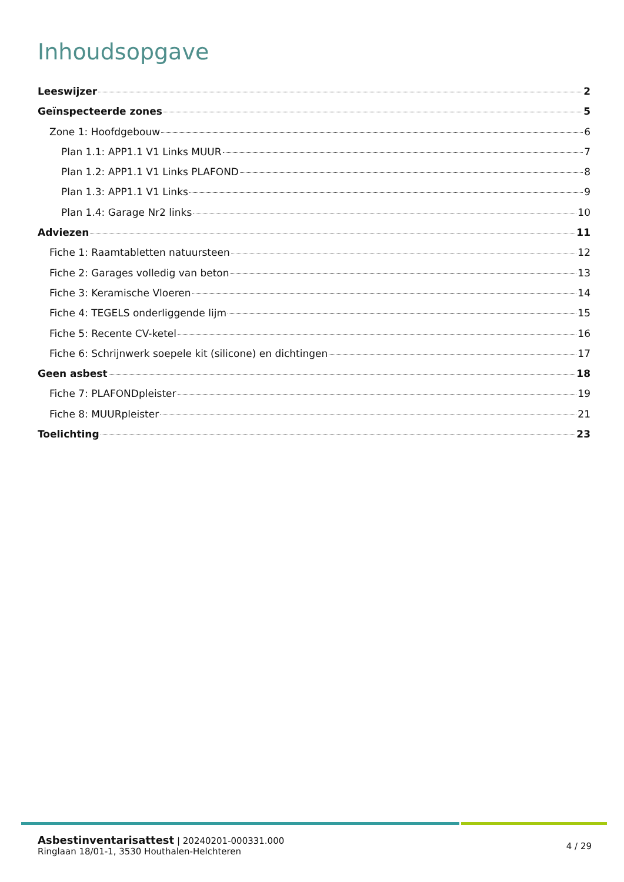Inhoudsopgave
Leeswijzer 2
Geïnspecteerde zones 5
Zone 1: Hoofdgebouw 6
Plan 1.1: APP1.1 V1 Links MUUR 7
Plan 1.2: APP1.1 V1 Links PLAFOND 8
Plan 1.3: APP1.1 V1 Links 9
Plan 1.4: Garage Nr2 links 10
Adviezen 11
Fiche 1: Raamtabletten natuursteen 12
Fiche 2: Garages volledig van beton 13
Fiche 3: Keramische Vloeren 14
Fiche 4: TEGELS onderliggende lijm 15
Fiche 5: Recente CV-ketel 16
Fiche 6: Schrijnwerk soepele kit (silicone) en dichtingen 17
Geen asbest 18
Fiche 7: PLAFONDpleister 19
Fiche 8: MUURpleister 21
Toelichting 23
Asbestinventarisattest | 20240201-000331.000
Ringlaan 18/01-1, 3530 Houthalen-Helchteren
4 / 29